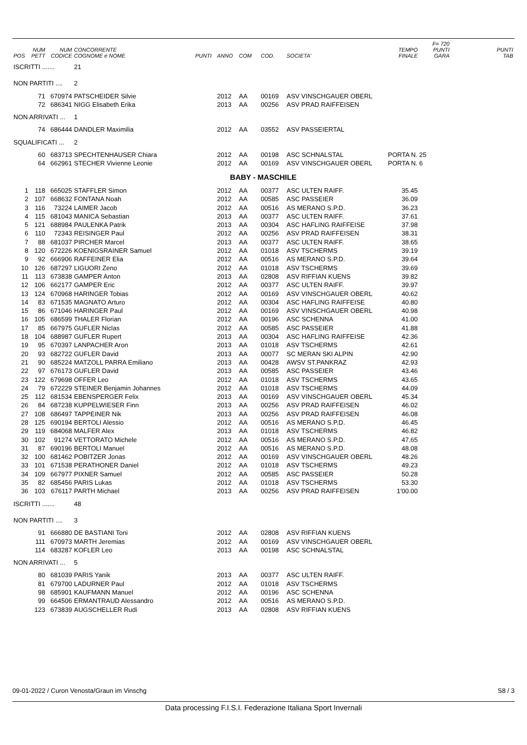| POS | NUM PETT | NUM CODICE | CONCORRENTE COGNOME e NOME | PUNTI | ANNO | COM | COD. | SOCIETA' | TEMPO FINALE | F= 720 PUNTI GARA | PUNTI TAB |
| --- | --- | --- | --- | --- | --- | --- | --- | --- | --- | --- | --- |
| ISCRITTI ....... | | | 21 | | | | | | | | |
| NON PARTITI .... | | | 2 | | | | | | | | |
| | 71 | 670974 | PATSCHEIDER Silvie | | 2012 | AA | 00169 | ASV VINSCHGAUER OBERL | | | |
| | 72 | 686341 | NIGG Elisabeth Erika | | 2013 | AA | 00256 | ASV PRAD RAIFFEISEN | | | |
| NON ARRIVATI ... | | | 1 | | | | | | | | |
| | 74 | 686444 | DANDLER Maximilia | | 2012 | AA | 03552 | ASV PASSEIERTAL | | | |
| SQUALIFICATI ... | | | 2 | | | | | | | | |
| | 60 | 683713 | SPECHTENHAUSER Chiara | | 2012 | AA | 00198 | ASC SCHNALSTAL | PORTA N. 25 | | |
| | 64 | 662961 | STECHER Vivienne Leonie | | 2012 | AA | 00169 | ASV VINSCHGAUER OBERL | PORTA N. 6 | | |
| BABY - MASCHILE | | | | | | | | | | | |
| 1 | 118 | 665025 | STAFFLER Simon | | 2012 | AA | 00377 | ASC ULTEN RAIFF. | 35.45 | | |
| 2 | 107 | 668632 | FONTANA Noah | | 2012 | AA | 00585 | ASC PASSEIER | 36.09 | | |
| 3 | 116 | 73224 | LAIMER Jacob | | 2012 | AA | 00516 | AS MERANO S.P.D. | 36.23 | | |
| 4 | 115 | 681043 | MANICA Sebastian | | 2013 | AA | 00377 | ASC ULTEN RAIFF. | 37.61 | | |
| 5 | 121 | 688984 | PAULENKA Patrik | | 2013 | AA | 00304 | ASC HAFLING RAIFFEISE | 37.98 | | |
| 6 | 110 | 72343 | REISINGER Paul | | 2012 | AA | 00256 | ASV PRAD RAIFFEISEN | 38.31 | | |
| 7 | 88 | 681037 | PIRCHER Marcel | | 2013 | AA | 00377 | ASC ULTEN RAIFF. | 38.65 | | |
| 8 | 120 | 672226 | KOENIGSRAINER Samuel | | 2012 | AA | 01018 | ASV TSCHERMS | 39.19 | | |
| 9 | 92 | 666906 | RAFFEINER Elia | | 2012 | AA | 00516 | AS MERANO S.P.D. | 39.64 | | |
| 10 | 126 | 687297 | LIGUORI Zeno | | 2012 | AA | 01018 | ASV TSCHERMS | 39.69 | | |
| 11 | 113 | 673838 | GAMPER Anton | | 2013 | AA | 02808 | ASV RIFFIAN KUENS | 39.82 | | |
| 12 | 106 | 662177 | GAMPER Eric | | 2012 | AA | 00377 | ASC ULTEN RAIFF. | 39.97 | | |
| 13 | 124 | 670968 | HARINGER Tobias | | 2012 | AA | 00169 | ASV VINSCHGAUER OBERL | 40.62 | | |
| 14 | 83 | 671535 | MAGNATO Arturo | | 2012 | AA | 00304 | ASC HAFLING RAIFFEISE | 40.80 | | |
| 15 | 86 | 671046 | HARINGER Paul | | 2012 | AA | 00169 | ASV VINSCHGAUER OBERL | 40.98 | | |
| 16 | 105 | 686599 | THALER Florian | | 2012 | AA | 00196 | ASC SCHENNA | 41.00 | | |
| 17 | 85 | 667975 | GUFLER Niclas | | 2012 | AA | 00585 | ASC PASSEIER | 41.88 | | |
| 18 | 104 | 688987 | GUFLER Rupert | | 2013 | AA | 00304 | ASC HAFLING RAIFFEISE | 42.36 | | |
| 19 | 95 | 670397 | LANPACHER Aron | | 2013 | AA | 01018 | ASV TSCHERMS | 42.61 | | |
| 20 | 93 | 682722 | GUFLER David | | 2013 | AA | 00077 | SC MERAN SKI ALPIN | 42.90 | | |
| 21 | 90 | 685224 | MATZOLL PARRA Emiliano | | 2013 | AA | 00428 | AWSV ST.PANKRAZ | 42.93 | | |
| 22 | 97 | 676173 | GUFLER David | | 2013 | AA | 00585 | ASC PASSEIER | 43.46 | | |
| 23 | 122 | 679698 | OFFER Leo | | 2012 | AA | 01018 | ASV TSCHERMS | 43.65 | | |
| 24 | 79 | 672229 | STEINER Benjamin Johannes | | 2012 | AA | 01018 | ASV TSCHERMS | 44.09 | | |
| 25 | 112 | 681534 | EBENSPERGER Felix | | 2013 | AA | 00169 | ASV VINSCHGAUER OBERL | 45.34 | | |
| 26 | 84 | 687238 | KUPPELWIESER Finn | | 2013 | AA | 00256 | ASV PRAD RAIFFEISEN | 46.02 | | |
| 27 | 108 | 686497 | TAPPEINER Nik | | 2013 | AA | 00256 | ASV PRAD RAIFFEISEN | 46.08 | | |
| 28 | 125 | 690194 | BERTOLI Alessio | | 2012 | AA | 00516 | AS MERANO S.P.D. | 46.45 | | |
| 29 | 119 | 684068 | MALFER Alex | | 2013 | AA | 01018 | ASV TSCHERMS | 46.82 | | |
| 30 | 102 | 91274 | VETTORATO Michele | | 2012 | AA | 00516 | AS MERANO S.P.D. | 47.65 | | |
| 31 | 87 | 690196 | BERTOLI Manuel | | 2012 | AA | 00516 | AS MERANO S.P.D. | 48.08 | | |
| 32 | 100 | 681462 | POBITZER Jonas | | 2012 | AA | 00169 | ASV VINSCHGAUER OBERL | 48.26 | | |
| 33 | 101 | 671538 | PERATHONER Daniel | | 2012 | AA | 01018 | ASV TSCHERMS | 49.23 | | |
| 34 | 109 | 667977 | PIXNER Samuel | | 2012 | AA | 00585 | ASC PASSEIER | 50.28 | | |
| 35 | 82 | 685456 | PARIS Lukas | | 2012 | AA | 01018 | ASV TSCHERMS | 53.30 | | |
| 36 | 103 | 676117 | PARTH Michael | | 2013 | AA | 00256 | ASV PRAD RAIFFEISEN | 1'00.00 | | |
| ISCRITTI ....... | | | 48 | | | | | | | | |
| NON PARTITI .... | | | 3 | | | | | | | | |
| | 91 | 666880 | DE BASTIANI Toni | | 2012 | AA | 02808 | ASV RIFFIAN KUENS | | | |
| | 111 | 670973 | MARTH Jeremias | | 2012 | AA | 00169 | ASV VINSCHGAUER OBERL | | | |
| | 114 | 683287 | KOFLER Leo | | 2013 | AA | 00198 | ASC SCHNALSTAL | | | |
| NON ARRIVATI ... | | | 5 | | | | | | | | |
| | 80 | 681039 | PARIS Yanik | | 2013 | AA | 00377 | ASC ULTEN RAIFF. | | | |
| | 81 | 679700 | LADURNER Paul | | 2012 | AA | 01018 | ASV TSCHERMS | | | |
| | 98 | 685901 | KAUFMANN Manuel | | 2012 | AA | 00196 | ASC SCHENNA | | | |
| | 99 | 664506 | ERMANTRAUD Alessandro | | 2012 | AA | 00516 | AS MERANO S.P.D. | | | |
| | 123 | 673839 | AUGSCHELLER Rudi | | 2013 | AA | 02808 | ASV RIFFIAN KUENS | | | |
09-01-2022 / Curon Venosta/Graun im Vinschg S8 / 3
Data processing F.I.S.I. Federazione Italiana Sport Invernali